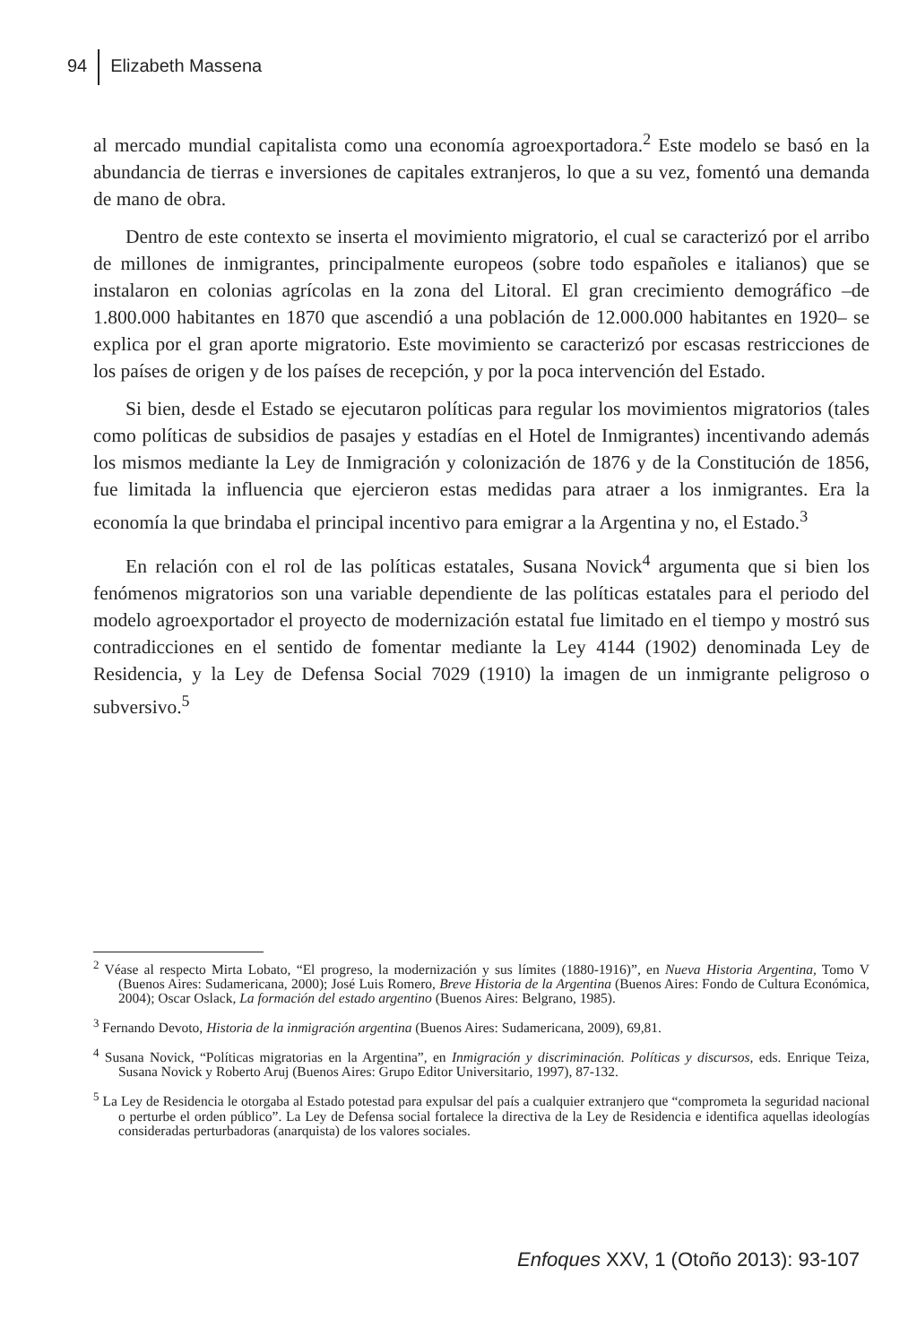94 Elizabeth Massena
al mercado mundial capitalista como una economía agroexportadora.<sup>2</sup> Este modelo se basó en la abundancia de tierras e inversiones de capitales extranjeros, lo que a su vez, fomentó una demanda de mano de obra.
Dentro de este contexto se inserta el movimiento migratorio, el cual se caracterizó por el arribo de millones de inmigrantes, principalmente europeos (sobre todo españoles e italianos) que se instalaron en colonias agrícolas en la zona del Litoral. El gran crecimiento demográfico –de 1.800.000 habitantes en 1870 que ascendió a una población de 12.000.000 habitantes en 1920– se explica por el gran aporte migratorio. Este movimiento se caracterizó por escasas restricciones de los países de origen y de los países de recepción, y por la poca intervención del Estado.
Si bien, desde el Estado se ejecutaron políticas para regular los movimientos migratorios (tales como políticas de subsidios de pasajes y estadías en el Hotel de Inmigrantes) incentivando además los mismos mediante la Ley de Inmigración y colonización de 1876 y de la Constitución de 1856, fue limitada la influencia que ejercieron estas medidas para atraer a los inmigrantes. Era la economía la que brindaba el principal incentivo para emigrar a la Argentina y no, el Estado.<sup>3</sup>
En relación con el rol de las políticas estatales, Susana Novick<sup>4</sup> argumenta que si bien los fenómenos migratorios son una variable dependiente de las políticas estatales para el periodo del modelo agroexportador el proyecto de modernización estatal fue limitado en el tiempo y mostró sus contradicciones en el sentido de fomentar mediante la Ley 4144 (1902) denominada Ley de Residencia, y la Ley de Defensa Social 7029 (1910) la imagen de un inmigrante peligroso o subversivo.<sup>5</sup>
<sup>2</sup> Véase al respecto Mirta Lobato, “El progreso, la modernización y sus límites (1880-1916)”, en Nueva Historia Argentina, Tomo V (Buenos Aires: Sudamericana, 2000); José Luis Romero, Breve Historia de la Argentina (Buenos Aires: Fondo de Cultura Económica, 2004); Oscar Oslack, La formación del estado argentino (Buenos Aires: Belgrano, 1985).
<sup>3</sup> Fernando Devoto, Historia de la inmigración argentina (Buenos Aires: Sudamericana, 2009), 69,81.
<sup>4</sup> Susana Novick, “Políticas migratorias en la Argentina”, en Inmigración y discriminación. Políticas y discursos, eds. Enrique Teiza, Susana Novick y Roberto Aruj (Buenos Aires: Grupo Editor Universitario, 1997), 87-132.
<sup>5</sup> La Ley de Residencia le otorgaba al Estado potestad para expulsar del país a cualquier extranjero que “comprometa la seguridad nacional o perturbe el orden público”. La Ley de Defensa social fortalece la directiva de la Ley de Residencia e identifica aquellas ideologías consideradas perturbadoras (anarquista) de los valores sociales.
Enfoques XXV, 1 (Otoño 2013): 93-107